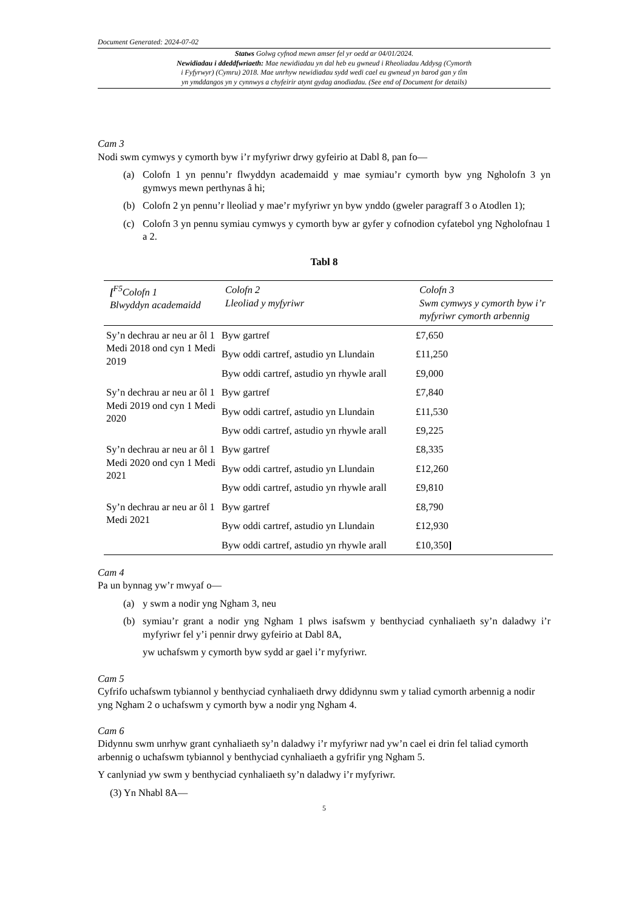Document Generated: 2024-07-02
Statws Golwg cyfnod mewn amser fel yr oedd ar 04/01/2024.
Newidiadau i ddeddfwriaeth: Mae newidiadau yn dal heb eu gwneud i Rheoliadau Addysg (Cymorth
i Fyfyrwyr) (Cymru) 2018. Mae unrhyw newidiadau sydd wedi cael eu gwneud yn barod gan y tîm
yn ymddangos yn y cynnwys a chyfeirir atynt gydag anodiadau. (See end of Document for details)
Cam 3
Nodi swm cymwys y cymorth byw i’r myfyriwr drwy gyfeirio at Dabl 8, pan fo—
(a) Colofn 1 yn pennu’r flwyddyn academaidd y mae symiau’r cymorth byw yng Ngholofn 3 yn gymwys mewn perthynas â hi;
(b) Colofn 2 yn pennu’r lleoliad y mae’r myfyriwr yn byw ynddo (gweler paragraff 3 o Atodlen 1);
(c) Colofn 3 yn pennu symiau cymwys y cymorth byw ar gyfer y cofnodion cyfatebol yng Ngholofnau 1 a 2.
Tabl 8
| [<sup>F5</sup>Colofn 1 Blwyddyn academaidd | Colofn 2 Lleoliad y myfyriwr | Colofn 3 Swm cymwys y cymorth byw i’r myfyriwr cymorth arbennig |
| --- | --- | --- |
| Sy’n dechrau ar neu ar ôl 1 Medi 2018 ond cyn 1 Medi 2019 | Byw gartref | £7,650 |
| | Byw oddi cartref, astudio yn Llundain | £11,250 |
| | Byw oddi cartref, astudio yn rhywle arall | £9,000 |
| Sy’n dechrau ar neu ar ôl 1 Medi 2019 ond cyn 1 Medi 2020 | Byw gartref | £7,840 |
| | Byw oddi cartref, astudio yn Llundain | £11,530 |
| | Byw oddi cartref, astudio yn rhywle arall | £9,225 |
| Sy’n dechrau ar neu ar ôl 1 Medi 2020 ond cyn 1 Medi 2021 | Byw gartref | £8,335 |
| | Byw oddi cartref, astudio yn Llundain | £12,260 |
| | Byw oddi cartref, astudio yn rhywle arall | £9,810 |
| Sy’n dechrau ar neu ar ôl 1 Medi 2021 | Byw gartref | £8,790 |
| | Byw oddi cartref, astudio yn Llundain | £12,930 |
| | Byw oddi cartref, astudio yn rhywle arall | £10,350 ] |
Cam 4
Pa un bynnag yw’r mwyaf o—
(a) y swm a nodir yng Ngham 3, neu
(b) symiau’r grant a nodir yng Ngham 1 plws isafswm y benthyciad cynhaliaeth sy’n daladwy i’r myfyriwr fel y’i pennir drwy gyfeirio at Dabl 8A,
yw uchafswm y cymorth byw sydd ar gael i’r myfyriwr.
Cam 5
Cyfrifo uchafswm tybiannol y benthyciad cynhaliaeth drwy ddidynnu swm y taliad cymorth arbennig a nodir yng Ngham 2 o uchafswm y cymorth byw a nodir yng Ngham 4.
Cam 6
Didynnu swm unrhyw grant cynhaliaeth sy’n daladwy i’r myfyriwr nad yw’n cael ei drin fel taliad cymorth arbennig o uchafswm tybiannol y benthyciad cynhaliaeth a gyfrifir yng Ngham 5.
Y canlyniad yw swm y benthyciad cynhaliaeth sy’n daladwy i’r myfyriwr.
(3) Yn Nhabl 8A—
5